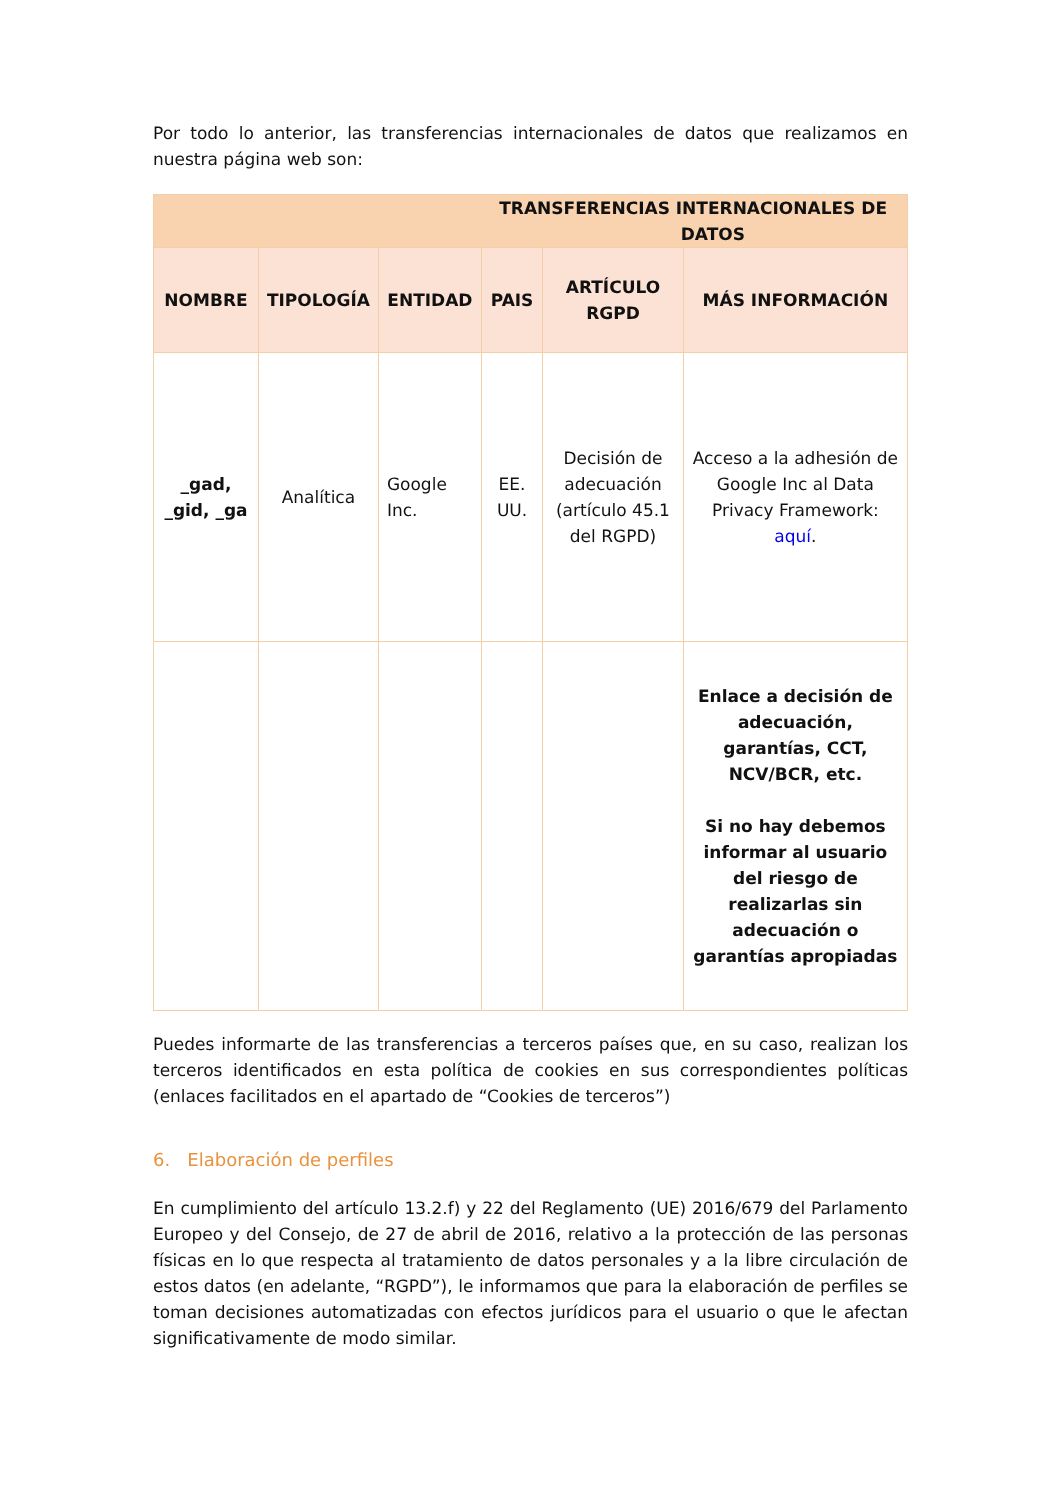Por todo lo anterior, las transferencias internacionales de datos que realizamos en nuestra página web son:
| TRANSFERENCIAS INTERNACIONALES DE DATOS | | | | | |
| --- | --- | --- | --- | --- | --- |
| NOMBRE | TIPOLOGÍA | ENTIDAD | PAIS | ARTÍCULO RGPD | MÁS INFORMACIÓN |
| _gad, _gid, _ga | Analítica | Google Inc. | EE. UU. | Decisión de adecuación (artículo 45.1 del RGPD) | Acceso a la adhesión de Google Inc al Data Privacy Framework: aquí . |
| | | | | | Enlace a decisión de adecuación, garantías, CCT, NCV/BCR, etc. Si no hay debemos informar al usuario del riesgo de realizarlas sin adecuación o garantías apropiadas |
Puedes informarte de las transferencias a terceros países que, en su caso, realizan los terceros identificados en esta política de cookies en sus correspondientes políticas (enlaces facilitados en el apartado de “Cookies de terceros”)
6. Elaboración de perfiles
En cumplimiento del artículo 13.2.f) y 22 del Reglamento (UE) 2016/679 del Parlamento Europeo y del Consejo, de 27 de abril de 2016, relativo a la protección de las personas físicas en lo que respecta al tratamiento de datos personales y a la libre circulación de estos datos (en adelante, “RGPD”), le informamos que para la elaboración de perfiles se toman decisiones automatizadas con efectos jurídicos para el usuario o que le afectan significativamente de modo similar.